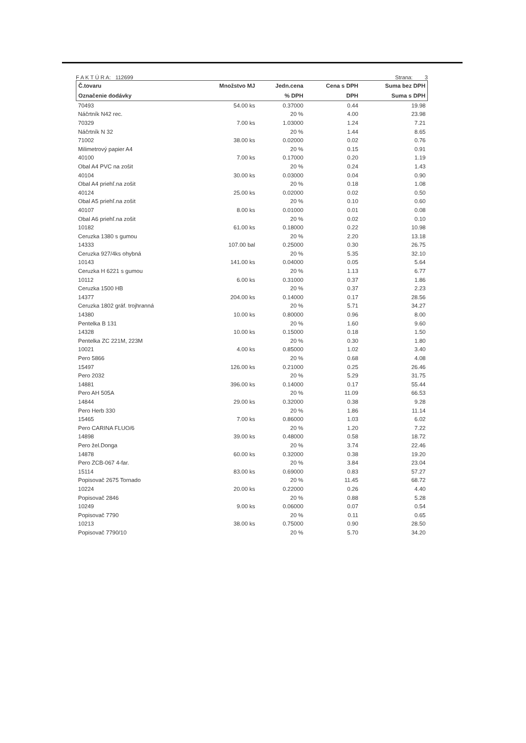F A K T Ú R A: 112699 Strana: 3
| Č.tovaru | Množstvo MJ | Jedn.cena | Cena s DPH | Suma bez DPH |
| --- | --- | --- | --- | --- |
| Označenie dodávky | | % DPH | DPH | Suma s DPH |
| 70493 | 54.00 ks | 0.37000 | 0.44 | 19.98 |
| Náčrtník N42 rec. | | 20 % | 4.00 | 23.98 |
| 70329 | 7.00 ks | 1.03000 | 1.24 | 7.21 |
| Náčrtník N 32 | | 20 % | 1.44 | 8.65 |
| 71002 | 38.00 ks | 0.02000 | 0.02 | 0.76 |
| Milimetrový papier A4 | | 20 % | 0.15 | 0.91 |
| 40100 | 7.00 ks | 0.17000 | 0.20 | 1.19 |
| Obal A4 PVC na zošit | | 20 % | 0.24 | 1.43 |
| 40104 | 30.00 ks | 0.03000 | 0.04 | 0.90 |
| Obal A4 priehľ.na zošit | | 20 % | 0.18 | 1.08 |
| 40124 | 25.00 ks | 0.02000 | 0.02 | 0.50 |
| Obal A5 priehľ.na zošit | | 20 % | 0.10 | 0.60 |
| 40107 | 8.00 ks | 0.01000 | 0.01 | 0.08 |
| Obal A6 priehľ.na zošit | | 20 % | 0.02 | 0.10 |
| 10182 | 61.00 ks | 0.18000 | 0.22 | 10.98 |
| Ceruzka 1380 s gumou | | 20 % | 2.20 | 13.18 |
| 14333 | 107.00 bal | 0.25000 | 0.30 | 26.75 |
| Ceruzka 927/4ks ohybná | | 20 % | 5.35 | 32.10 |
| 10143 | 141.00 ks | 0.04000 | 0.05 | 5.64 |
| Ceruzka H 6221 s gumou | | 20 % | 1.13 | 6.77 |
| 10112 | 6.00 ks | 0.31000 | 0.37 | 1.86 |
| Ceruzka 1500 HB | | 20 % | 0.37 | 2.23 |
| 14377 | 204.00 ks | 0.14000 | 0.17 | 28.56 |
| Ceruzka 1802 gráf. trojhranná | | 20 % | 5.71 | 34.27 |
| 14380 | 10.00 ks | 0.80000 | 0.96 | 8.00 |
| Pentelka B 131 | | 20 % | 1.60 | 9.60 |
| 14328 | 10.00 ks | 0.15000 | 0.18 | 1.50 |
| Pentelka ZC 221M, 223M | | 20 % | 0.30 | 1.80 |
| 10021 | 4.00 ks | 0.85000 | 1.02 | 3.40 |
| Pero 5866 | | 20 % | 0.68 | 4.08 |
| 15497 | 126.00 ks | 0.21000 | 0.25 | 26.46 |
| Pero 2032 | | 20 % | 5.29 | 31.75 |
| 14881 | 396.00 ks | 0.14000 | 0.17 | 55.44 |
| Pero AH 505A | | 20 % | 11.09 | 66.53 |
| 14844 | 29.00 ks | 0.32000 | 0.38 | 9.28 |
| Pero Herb 330 | | 20 % | 1.86 | 11.14 |
| 15465 | 7.00 ks | 0.86000 | 1.03 | 6.02 |
| Pero CARINA FLUO/6 | | 20 % | 1.20 | 7.22 |
| 14898 | 39.00 ks | 0.48000 | 0.58 | 18.72 |
| Pero žel.Donga | | 20 % | 3.74 | 22.46 |
| 14878 | 60.00 ks | 0.32000 | 0.38 | 19.20 |
| Pero ZCB-067 4-far. | | 20 % | 3.84 | 23.04 |
| 15114 | 83.00 ks | 0.69000 | 0.83 | 57.27 |
| Popisovač 2675 Tornado | | 20 % | 11.45 | 68.72 |
| 10224 | 20.00 ks | 0.22000 | 0.26 | 4.40 |
| Popisovač 2846 | | 20 % | 0.88 | 5.28 |
| 10249 | 9.00 ks | 0.06000 | 0.07 | 0.54 |
| Popisovač 7790 | | 20 % | 0.11 | 0.65 |
| 10213 | 38.00 ks | 0.75000 | 0.90 | 28.50 |
| Popisovač 7790/10 | | 20 % | 5.70 | 34.20 |